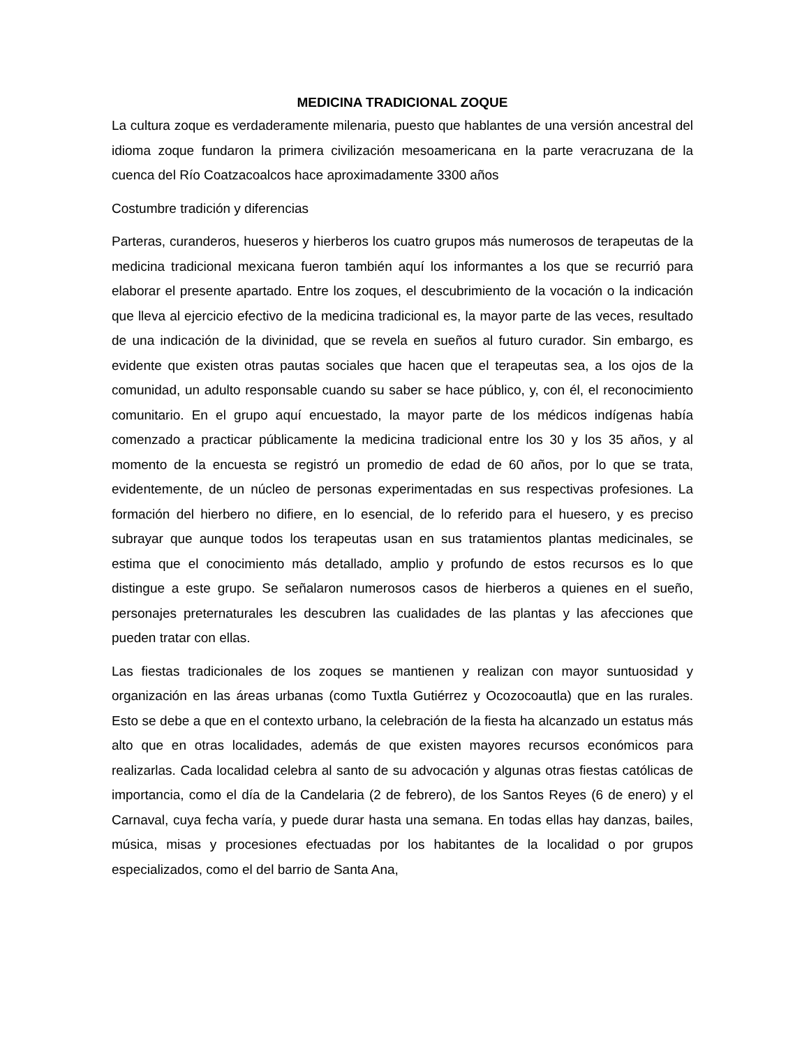MEDICINA TRADICIONAL ZOQUE
La cultura zoque es verdaderamente milenaria, puesto que hablantes de una versión ancestral del idioma zoque fundaron la primera civilización mesoamericana en la parte veracruzana de la cuenca del Río Coatzacoalcos hace aproximadamente 3300 años
Costumbre tradición y diferencias
Parteras, curanderos, hueseros y hierberos los cuatro grupos más numerosos de terapeutas de la medicina tradicional mexicana fueron también aquí los informantes a los que se recurrió para elaborar el presente apartado. Entre los zoques, el descubrimiento de la vocación o la indicación que lleva al ejercicio efectivo de la medicina tradicional es, la mayor parte de las veces, resultado de una indicación de la divinidad, que se revela en sueños al futuro curador. Sin embargo, es evidente que existen otras pautas sociales que hacen que el terapeutas sea, a los ojos de la comunidad, un adulto responsable cuando su saber se hace público, y, con él, el reconocimiento comunitario. En el grupo aquí encuestado, la mayor parte de los médicos indígenas había comenzado a practicar públicamente la medicina tradicional entre los 30 y los 35 años, y al momento de la encuesta se registró un promedio de edad de 60 años, por lo que se trata, evidentemente, de un núcleo de personas experimentadas en sus respectivas profesiones. La formación del hierbero no difiere, en lo esencial, de lo referido para el huesero, y es preciso subrayar que aunque todos los terapeutas usan en sus tratamientos plantas medicinales, se estima que el conocimiento más detallado, amplio y profundo de estos recursos es lo que distingue a este grupo. Se señalaron numerosos casos de hierberos a quienes en el sueño, personajes preternaturales les descubren las cualidades de las plantas y las afecciones que pueden tratar con ellas.
Las fiestas tradicionales de los zoques se mantienen y realizan con mayor suntuosidad y organización en las áreas urbanas (como Tuxtla Gutiérrez y Ocozocoautla) que en las rurales. Esto se debe a que en el contexto urbano, la celebración de la fiesta ha alcanzado un estatus más alto que en otras localidades, además de que existen mayores recursos económicos para realizarlas. Cada localidad celebra al santo de su advocación y algunas otras fiestas católicas de importancia, como el día de la Candelaria (2 de febrero), de los Santos Reyes (6 de enero) y el Carnaval, cuya fecha varía, y puede durar hasta una semana. En todas ellas hay danzas, bailes, música, misas y procesiones efectuadas por los habitantes de la localidad o por grupos especializados, como el del barrio de Santa Ana,